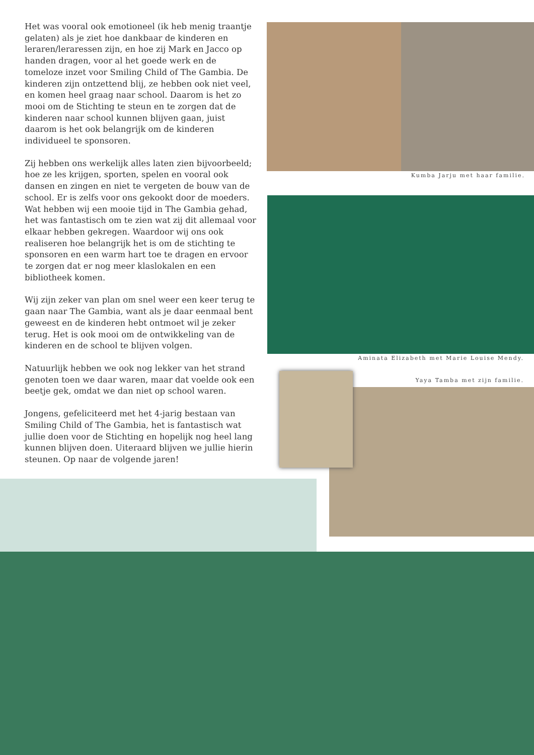Het was vooral ook emotioneel (ik heb menig traantje gelaten) als je ziet hoe dankbaar de kinderen en leraren/leraressen zijn, en hoe zij Mark en Jacco op handen dragen, voor al het goede werk en de tomeloze inzet voor Smiling Child of The Gambia. De kinderen zijn ontzettend blij, ze hebben ook niet veel, en komen heel graag naar school. Daarom is het zo mooi om de Stichting te steun en te zorgen dat de kinderen naar school kunnen blijven gaan, juist daarom is het ook belangrijk om de kinderen individueel te sponsoren.
Zij hebben ons werkelijk alles laten zien bijvoorbeeld; hoe ze les krijgen, sporten, spelen en vooral ook dansen en zingen en niet te vergeten de bouw van de school. Er is zelfs voor ons gekookt door de moeders. Wat hebben wij een mooie tijd in The Gambia gehad, het was fantastisch om te zien wat zij dit allemaal voor elkaar hebben gekregen. Waardoor wij ons ook realiseren hoe belangrijk het is om de stichting te sponsoren en een warm hart toe te dragen en ervoor te zorgen dat er nog meer klaslokalen en een bibliotheek komen.
Wij zijn zeker van plan om snel weer een keer terug te gaan naar The Gambia, want als je daar eenmaal bent geweest en de kinderen hebt ontmoet wil je zeker terug. Het is ook mooi om de ontwikkeling van de kinderen en de school te blijven volgen.
Natuurlijk hebben we ook nog lekker van het strand genoten toen we daar waren, maar dat voelde ook een beetje gek, omdat we dan niet op school waren.
Jongens, gefeliciteerd met het 4-jarig bestaan van Smiling Child of The Gambia, het is fantastisch wat jullie doen voor de Stichting en hopelijk nog heel lang kunnen blijven doen. Uiteraard blijven we jullie hierin steunen. Op naar de volgende jaren!
Kumba Jarju met haar familie.
Aminata Elizabeth met Marie Louise Mendy.
Yaya Tamba met zijn familie.